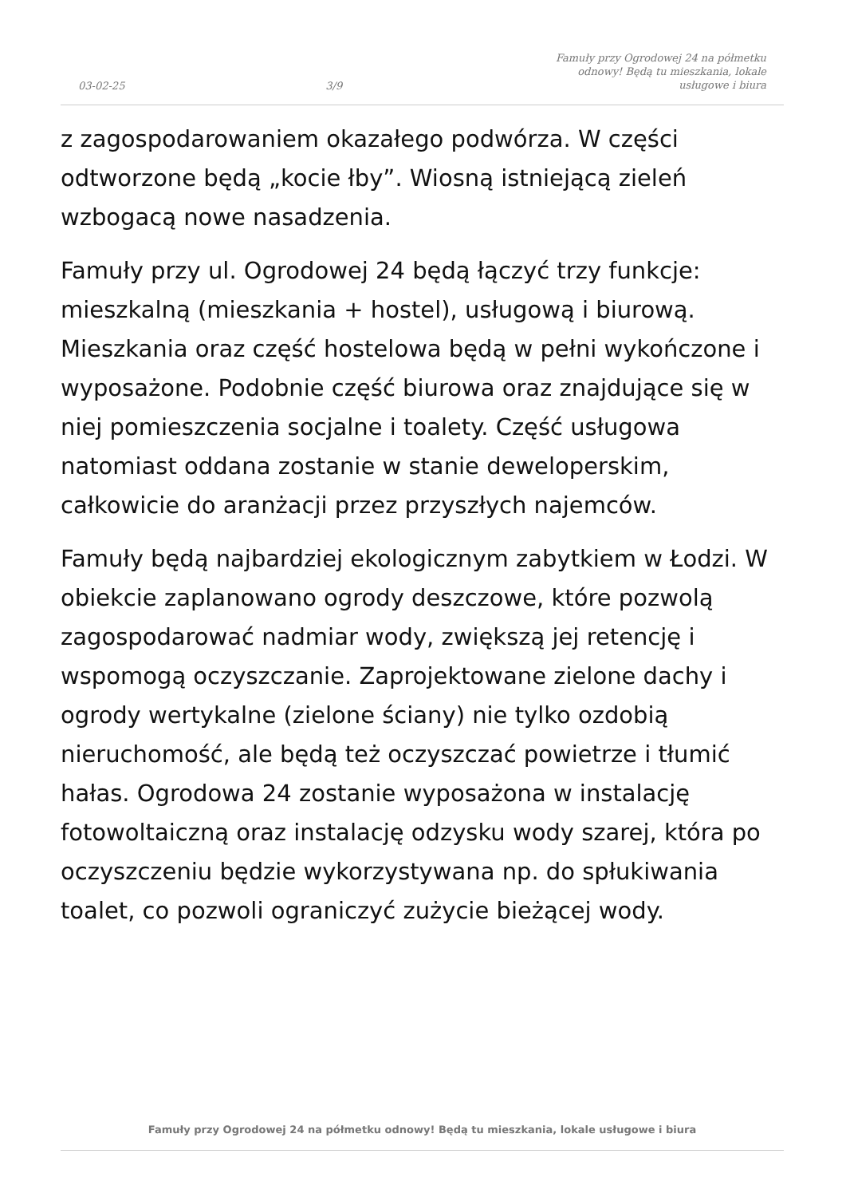03-02-25
3/9
Famuły przy Ogrodowej 24 na półmetku odnowy! Będą tu mieszkania, lokale usługowe i biura
z zagospodarowaniem okazałego podwórza. W części odtworzone będą „kocie łby”. Wiosną istniejącą zieleń wzbogacą nowe nasadzenia.
Famuły przy ul. Ogrodowej 24 będą łączyć trzy funkcje: mieszkalną (mieszkania + hostel), usługową i biurową. Mieszkania oraz część hostelowa będą w pełni wykończone i wyposażone. Podobnie część biurowa oraz znajdujące się w niej pomieszczenia socjalne i toalety. Część usługowa natomiast oddana zostanie w stanie deweloperskim, całkowicie do aranżacji przez przyszłych najemców.
Famuły będą najbardziej ekologicznym zabytkiem w Łodzi. W obiekcie zaplanowano ogrody deszczowe, które pozwolą zagospodarować nadmiar wody, zwiększą jej retencję i wspomogą oczyszczanie. Zaprojektowane zielone dachy i ogrody wertykalne (zielone ściany) nie tylko ozdobią nieruchomość, ale będą też oczyszczać powietrze i tłumić hałas. Ogrodowa 24 zostanie wyposażona w instalację fotowoltaiczną oraz instalację odzysku wody szarej, która po oczyszczeniu będzie wykorzystywana np. do spłukiwania toalet, co pozwoli ograniczyć zużycie bieżącej wody.
Famuły przy Ogrodowej 24 na półmetku odnowy! Będą tu mieszkania, lokale usługowe i biura